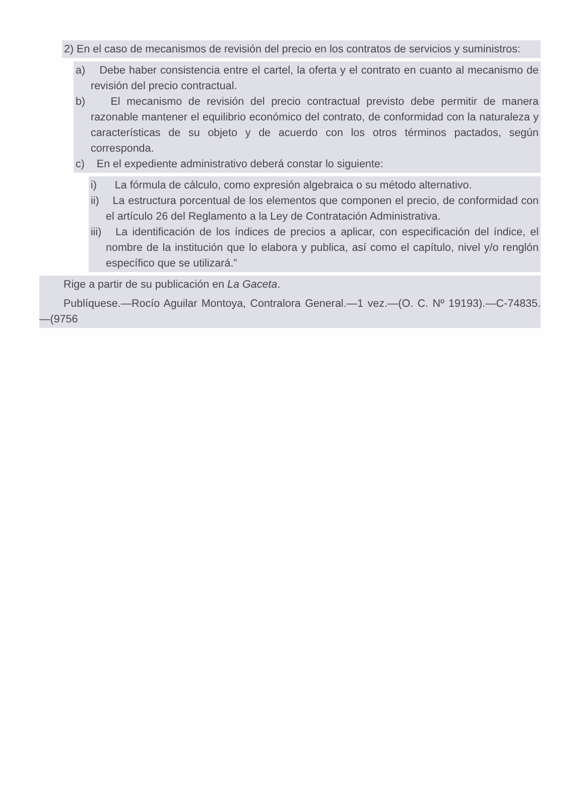2) En el caso de mecanismos de revisión del precio en los contratos de servicios y suministros:
a) Debe haber consistencia entre el cartel, la oferta y el contrato en cuanto al mecanismo de revisión del precio contractual.
b) El mecanismo de revisión del precio contractual previsto debe permitir de manera razonable mantener el equilibrio económico del contrato, de conformidad con la naturaleza y características de su objeto y de acuerdo con los otros términos pactados, según corresponda.
c) En el expediente administrativo deberá constar lo siguiente:
i) La fórmula de cálculo, como expresión algebraica o su método alternativo.
ii) La estructura porcentual de los elementos que componen el precio, de conformidad con el artículo 26 del Reglamento a la Ley de Contratación Administrativa.
iii) La identificación de los índices de precios a aplicar, con especificación del índice, el nombre de la institución que lo elabora y publica, así como el capítulo, nivel y/o renglón específico que se utilizará.”
Rige a partir de su publicación en La Gaceta.
Publíquese.—Rocío Aguilar Montoya, Contralora General.—1 vez.—(O. C. Nº 19193).—C-74835.—(9756